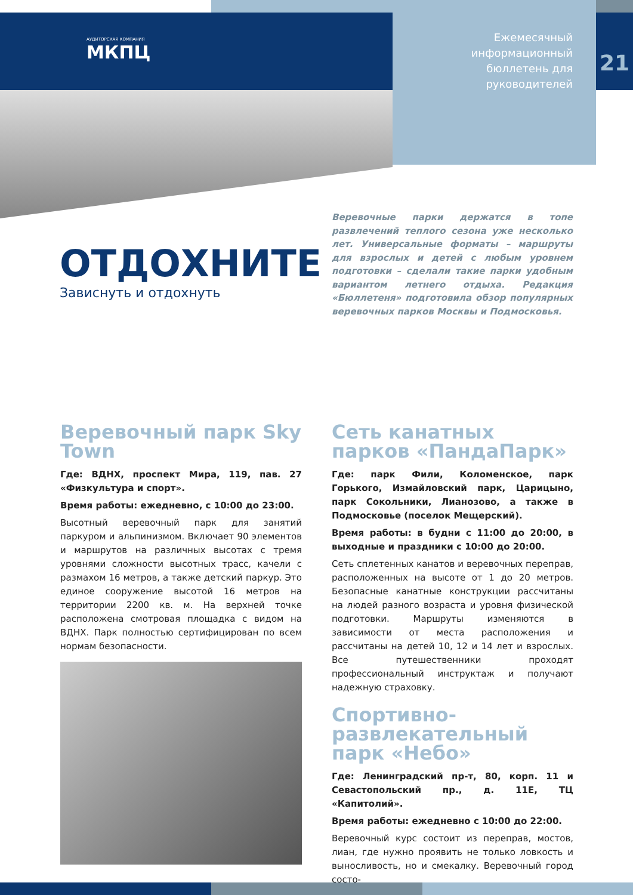АУДИТОРСКАЯ КОМПАНИЯ
МКПЦ
Ежемесячный информационный бюллетень для руководителей
21
ОТДОХНИТЕ
Зависнуть и отдохнуть
Веревочные парки держатся в топе развлечений теплого сезона уже несколько лет. Универсальные форматы – маршруты для взрослых и детей с любым уровнем подготовки – сделали такие парки удобным вариантом летнего отдыха. Редакция «Бюллетеня» подготовила обзор популярных веревочных парков Москвы и Подмосковья.
Веревочный парк Sky Town
Где: ВДНХ, проспект Мира, 119, пав. 27 «Физкультура и спорт».
Время работы: ежедневно, с 10:00 до 23:00.
Высотный веревочный парк для занятий паркуром и альпинизмом. Включает 90 элементов и маршрутов на различных высотах с тремя уровнями сложности высотных трасс, качели с размахом 16 метров, а также детский паркур. Это единое сооружение высотой 16 метров на территории 2200 кв. м. На верхней точке расположена смотровая площадка с видом на ВДНХ. Парк полностью сертифицирован по всем нормам безопасности.
Сеть канатных парков «ПандаПарк»
Где: парк Фили, Коломенское, парк Горького, Измайловский парк, Царицыно, парк Сокольники, Лианозово, а также в Подмосковье (поселок Мещерский).
Время работы: в будни с 11:00 до 20:00, в выходные и праздники с 10:00 до 20:00.
Сеть сплетенных канатов и веревочных переправ, расположенных на высоте от 1 до 20 метров. Безопасные канатные конструкции рассчитаны на людей разного возраста и уровня физической подготовки. Маршруты изменяются в зависимости от места расположения и рассчитаны на детей 10, 12 и 14 лет и взрослых. Все путешественники проходят профессиональный инструктаж и получают надежную страховку.
Спортивно-развлекательный парк «Небо»
Где: Ленинградский пр-т, 80, корп. 11 и Севастопольский пр., д. 11Е, ТЦ «Капитолий».
Время работы: ежедневно с 10:00 до 22:00.
Веревочный курс состоит из переправ, мостов, лиан, где нужно проявить не только ловкость и выносливость, но и смекалку. Веревочный город состо-